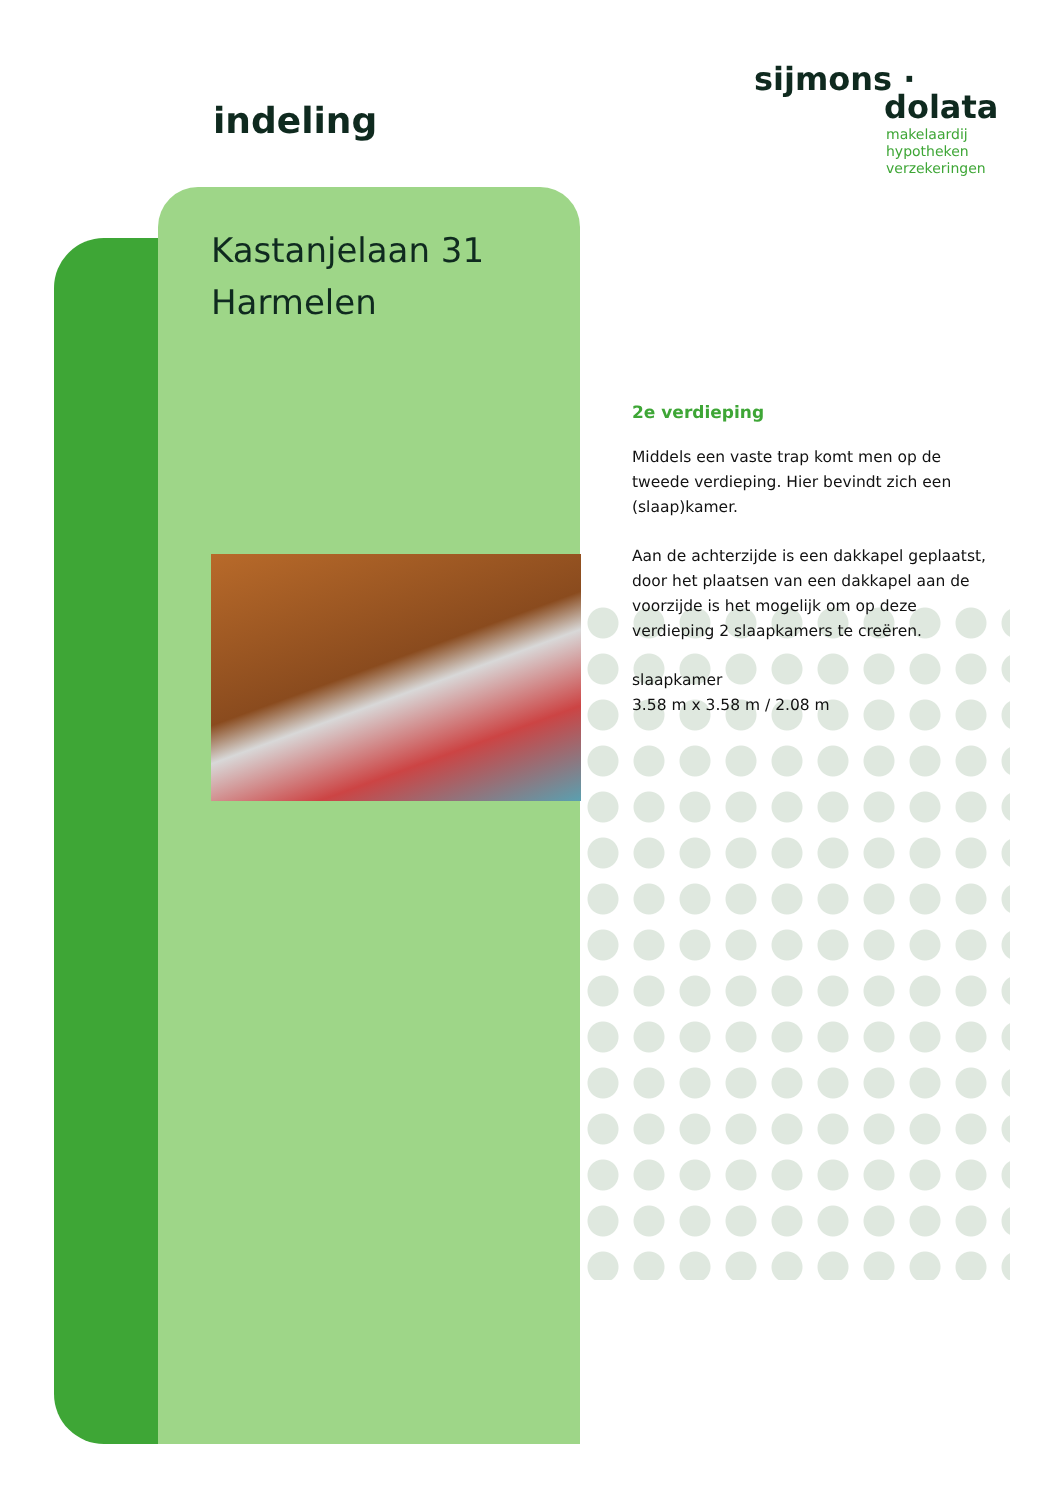indeling
sijmons ·
dolata
makelaardij
hypotheken
verzekeringen
Kastanjelaan 31
Harmelen
2e verdieping
Middels een vaste trap komt men op de tweede verdieping. Hier bevindt zich een (slaap)kamer.
Aan de achterzijde is een dakkapel geplaatst, door het plaatsen van een dakkapel aan de voorzijde is het mogelijk om op deze verdieping 2 slaapkamers te creëren.
slaapkamer
3.58 m x 3.58 m / 2.08 m